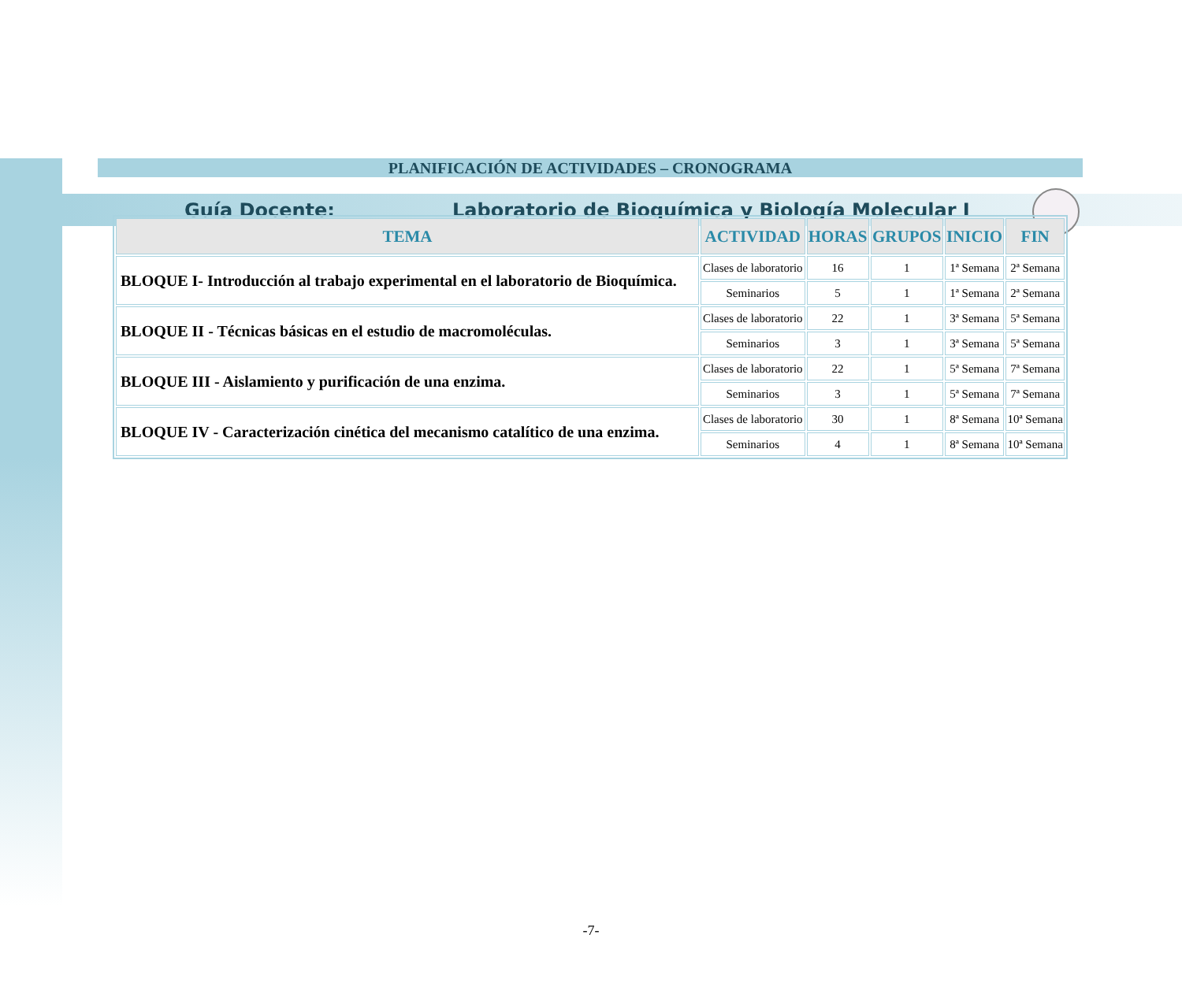Guía Docente: Laboratorio de Bioquímica y Biología Molecular I
PLANIFICACIÓN DE ACTIVIDADES – CRONOGRAMA
| TEMA | ACTIVIDAD | HORAS | GRUPOS | INICIO | FIN |
| --- | --- | --- | --- | --- | --- |
| BLOQUE I- Introducción al trabajo experimental en el laboratorio de Bioquímica. | Clases de laboratorio | 16 | 1 | 1ª Semana | 2ª Semana |
| | Seminarios | 5 | 1 | 1ª Semana | 2ª Semana |
| BLOQUE II - Técnicas básicas en el estudio de macromoléculas. | Clases de laboratorio | 22 | 1 | 3ª Semana | 5ª Semana |
| | Seminarios | 3 | 1 | 3ª Semana | 5ª Semana |
| BLOQUE III - Aislamiento y purificación de una enzima. | Clases de laboratorio | 22 | 1 | 5ª Semana | 7ª Semana |
| | Seminarios | 3 | 1 | 5ª Semana | 7ª Semana |
| BLOQUE IV - Caracterización cinética del mecanismo catalítico de una enzima. | Clases de laboratorio | 30 | 1 | 8ª Semana | 10ª Semana |
| | Seminarios | 4 | 1 | 8ª Semana | 10ª Semana |
-7-